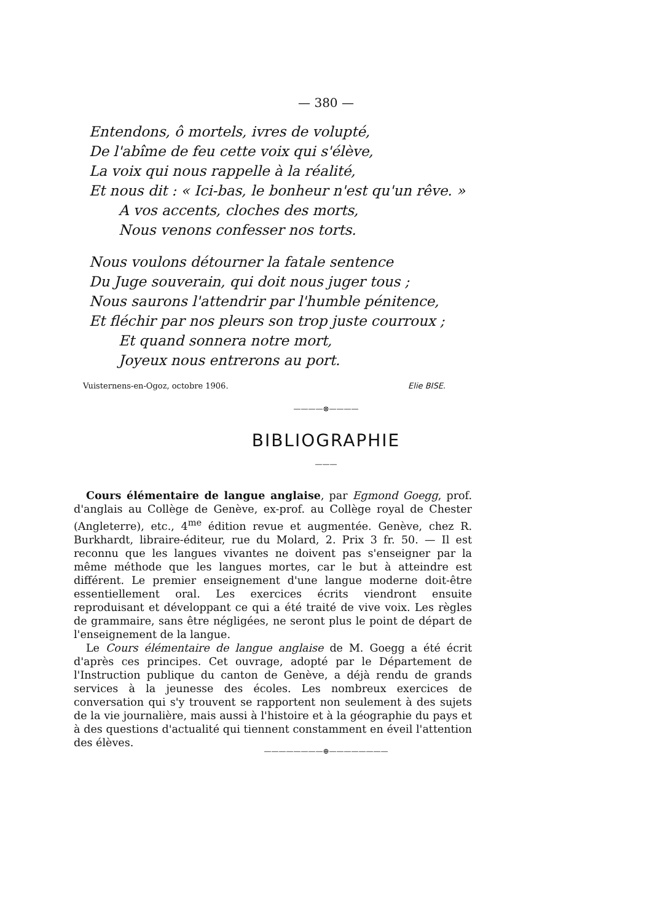— 380 —
Entendons, ô mortels, ivres de volupté,
De l'abîme de feu cette voix qui s'élève,
La voix qui nous rappelle à la réalité,
Et nous dit : « Ici-bas, le bonheur n'est qu'un rêve. »
A vos accents, cloches des morts,
Nous venons confesser nos torts.
Nous voulons détourner la fatale sentence
Du Juge souverain, qui doit nous juger tous ;
Nous saurons l'attendrir par l'humble pénitence,
Et fléchir par nos pleurs son trop juste courroux ;
Et quand sonnera notre mort,
Joyeux nous entrerons au port.
Vuisternens-en-Ogoz, octobre 1906. Elie BISE.
————⊗————
BIBLIOGRAPHIE
———
Cours élémentaire de langue anglaise, par Egmond Goegg, prof. d'anglais au Collège de Genève, ex-prof. au Collège royal de Chester (Angleterre), etc., 4<sup>me</sup> édition revue et augmentée. Genève, chez R. Burkhardt, libraire-éditeur, rue du Molard, 2. Prix 3 fr. 50. — Il est reconnu que les langues vivantes ne doivent pas s'enseigner par la même méthode que les langues mortes, car le but à atteindre est différent. Le premier enseignement d'une langue moderne doit-être essentiellement oral. Les exercices écrits viendront ensuite reproduisant et développant ce qui a été traité de vive voix. Les règles de grammaire, sans être négligées, ne seront plus le point de départ de l'enseignement de la langue.
Le Cours élémentaire de langue anglaise de M. Goegg a été écrit d'après ces principes. Cet ouvrage, adopté par le Département de l'Instruction publique du canton de Genève, a déjà rendu de grands services à la jeunesse des écoles. Les nombreux exercices de conversation qui s'y trouvent se rapportent non seulement à des sujets de la vie journalière, mais aussi à l'histoire et à la géographie du pays et à des questions d'actualité qui tiennent constamment en éveil l'attention des élèves.
————————⊕————————